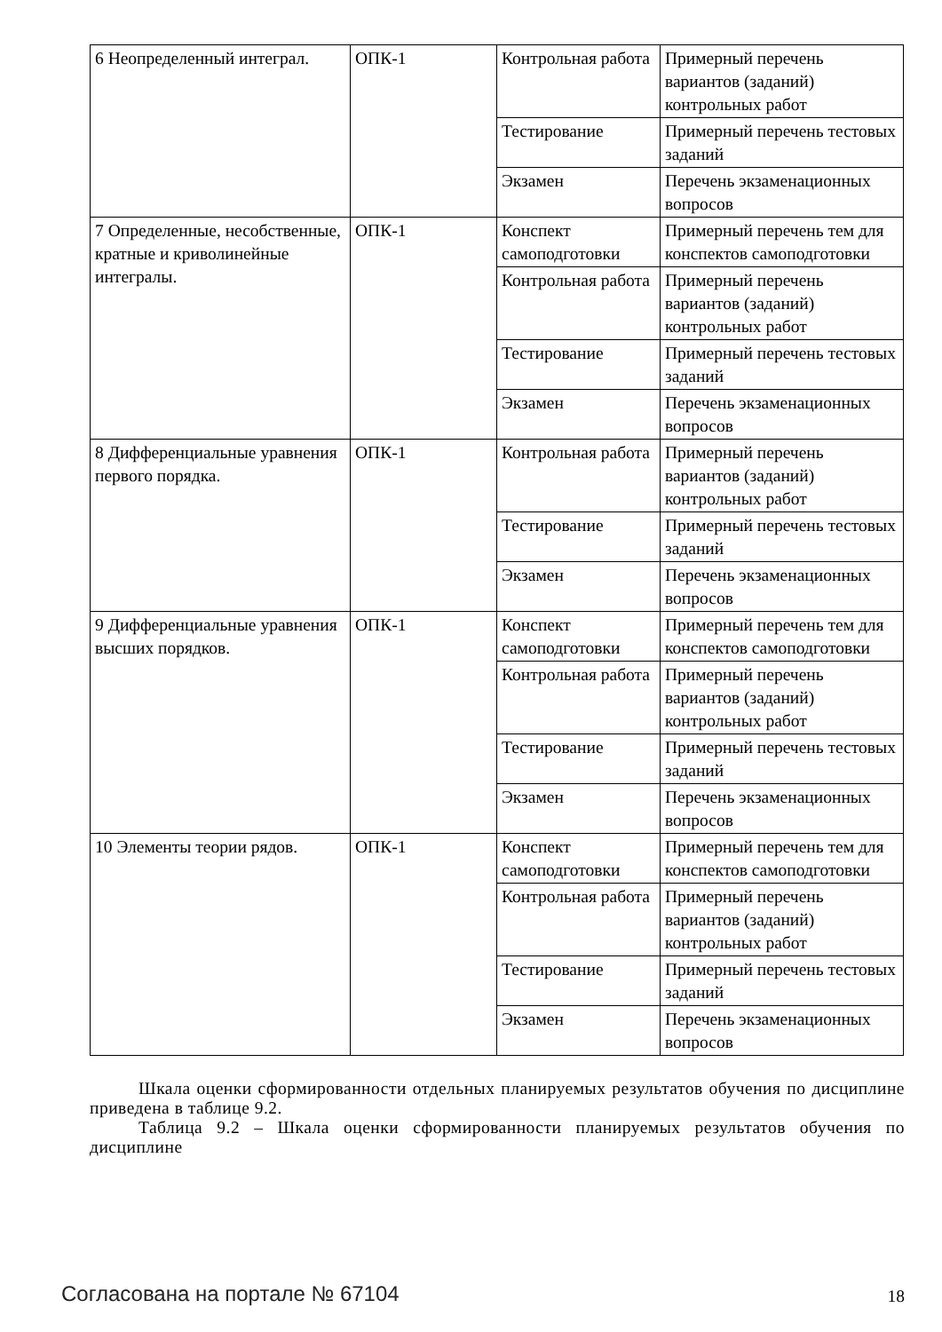| 6 Неопределенный интеграл. | ОПК-1 | Контрольная работа | Примерный перечень вариантов (заданий) контрольных работ |
| | | Тестирование | Примерный перечень тестовых заданий |
| | | Экзамен | Перечень экзаменационных вопросов |
| 7 Определенные, несобственные, кратные и криволинейные интегралы. | ОПК-1 | Конспект самоподготовки | Примерный перечень тем для конспектов самоподготовки |
| | | Контрольная работа | Примерный перечень вариантов (заданий) контрольных работ |
| | | Тестирование | Примерный перечень тестовых заданий |
| | | Экзамен | Перечень экзаменационных вопросов |
| 8 Дифференциальные уравнения первого порядка. | ОПК-1 | Контрольная работа | Примерный перечень вариантов (заданий) контрольных работ |
| | | Тестирование | Примерный перечень тестовых заданий |
| | | Экзамен | Перечень экзаменационных вопросов |
| 9 Дифференциальные уравнения высших порядков. | ОПК-1 | Конспект самоподготовки | Примерный перечень тем для конспектов самоподготовки |
| | | Контрольная работа | Примерный перечень вариантов (заданий) контрольных работ |
| | | Тестирование | Примерный перечень тестовых заданий |
| | | Экзамен | Перечень экзаменационных вопросов |
| 10 Элементы теории рядов. | ОПК-1 | Конспект самоподготовки | Примерный перечень тем для конспектов самоподготовки |
| | | Контрольная работа | Примерный перечень вариантов (заданий) контрольных работ |
| | | Тестирование | Примерный перечень тестовых заданий |
| | | Экзамен | Перечень экзаменационных вопросов |
Шкала оценки сформированности отдельных планируемых результатов обучения по дисциплине приведена в таблице 9.2.
Таблица 9.2 – Шкала оценки сформированности планируемых результатов обучения по дисциплине
Согласована на портале № 67104 18